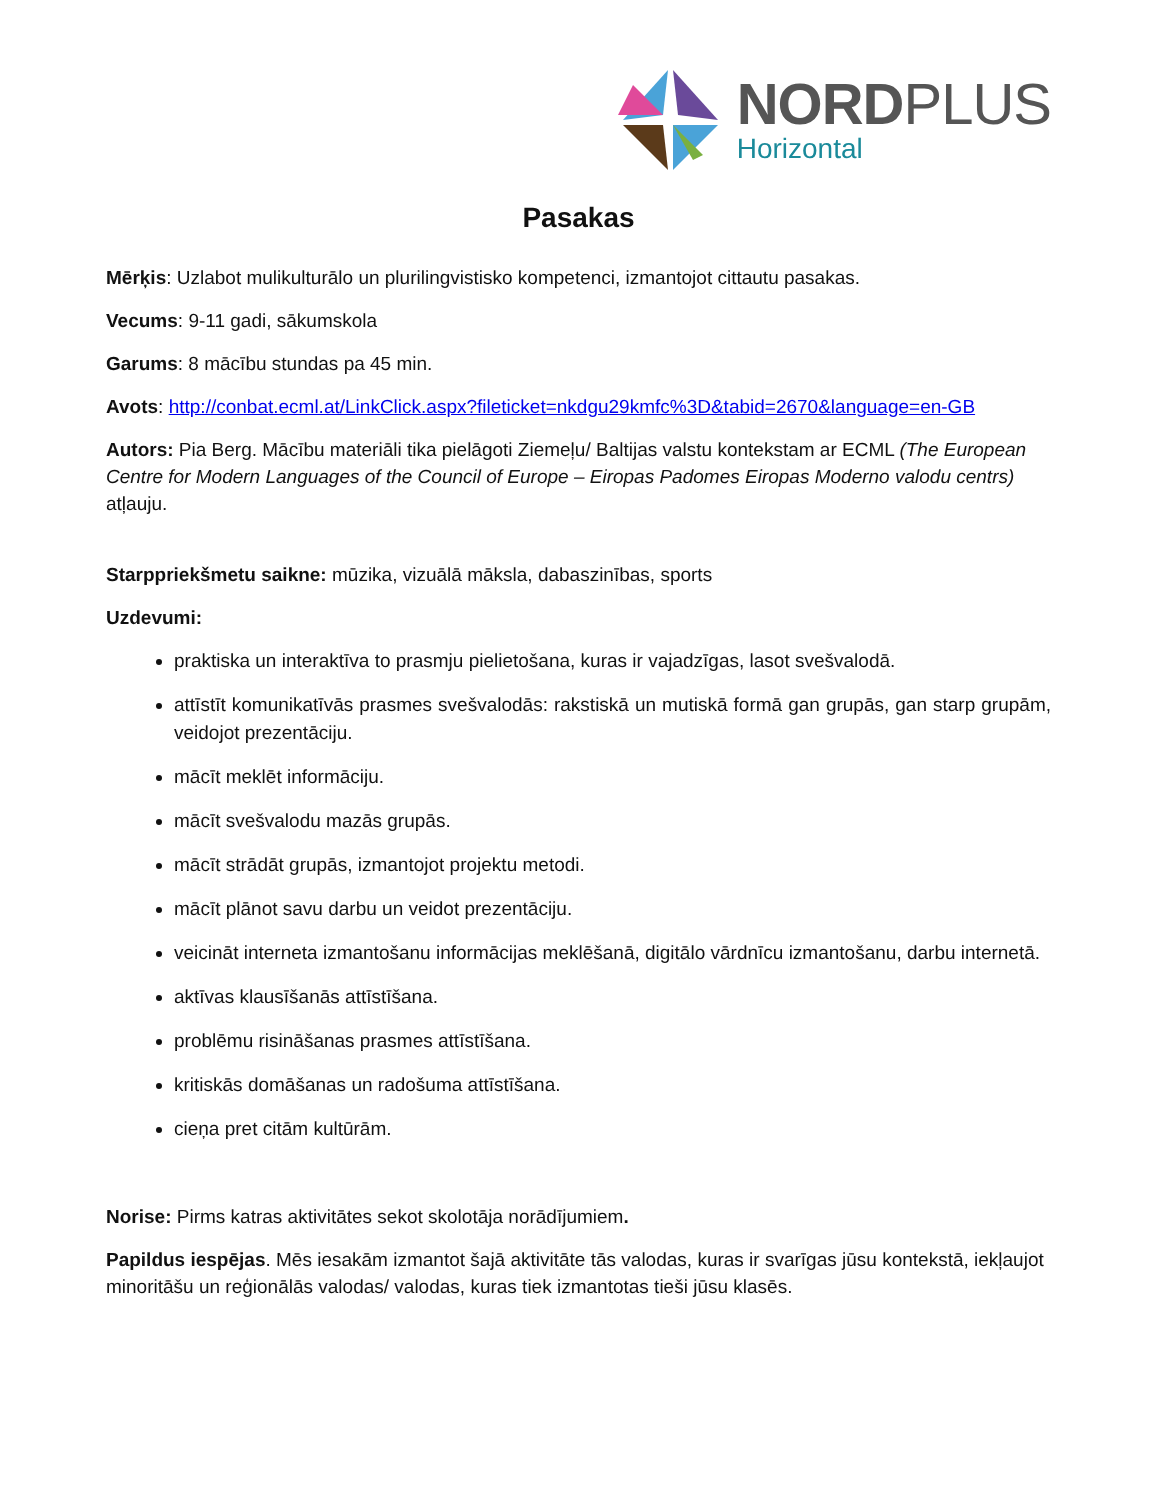NORDPLUS
Horizontal
Pasakas
Mērķis: Uzlabot mulikulturālo un plurilingvistisko kompetenci, izmantojot cittautu pasakas.
Vecums: 9-11 gadi, sākumskola
Garums: 8 mācību stundas pa 45 min.
Avots: http://conbat.ecml.at/LinkClick.aspx?fileticket=nkdgu29kmfc%3D&tabid=2670&language=en-GB
Autors: Pia Berg. Mācību materiāli tika pielāgoti Ziemeļu/ Baltijas valstu kontekstam ar ECML (The European Centre for Modern Languages of the Council of Europe – Eiropas Padomes Eiropas Moderno valodu centrs) atļauju.
Starppriekšmetu saikne: mūzika, vizuālā māksla, dabaszinības, sports
Uzdevumi:
praktiska un interaktīva to prasmju pielietošana, kuras ir vajadzīgas, lasot svešvalodā.
attīstīt komunikatīvās prasmes svešvalodās: rakstiskā un mutiskā formā gan grupās, gan starp grupām, veidojot prezentāciju.
mācīt meklēt informāciju.
mācīt svešvalodu mazās grupās.
mācīt strādāt grupās, izmantojot projektu metodi.
mācīt plānot savu darbu un veidot prezentāciju.
veicināt interneta izmantošanu informācijas meklēšanā, digitālo vārdnīcu izmantošanu, darbu internetā.
aktīvas klausīšanās attīstīšana.
problēmu risināšanas prasmes attīstīšana.
kritiskās domāšanas un radošuma attīstīšana.
cieņa pret citām kultūrām.
Norise: Pirms katras aktivitātes sekot skolotāja norādījumiem.
Papildus iespējas. Mēs iesakām izmantot šajā aktivitāte tās valodas, kuras ir svarīgas jūsu kontekstā, iekļaujot minoritāšu un reģionālās valodas/ valodas, kuras tiek izmantotas tieši jūsu klasēs.